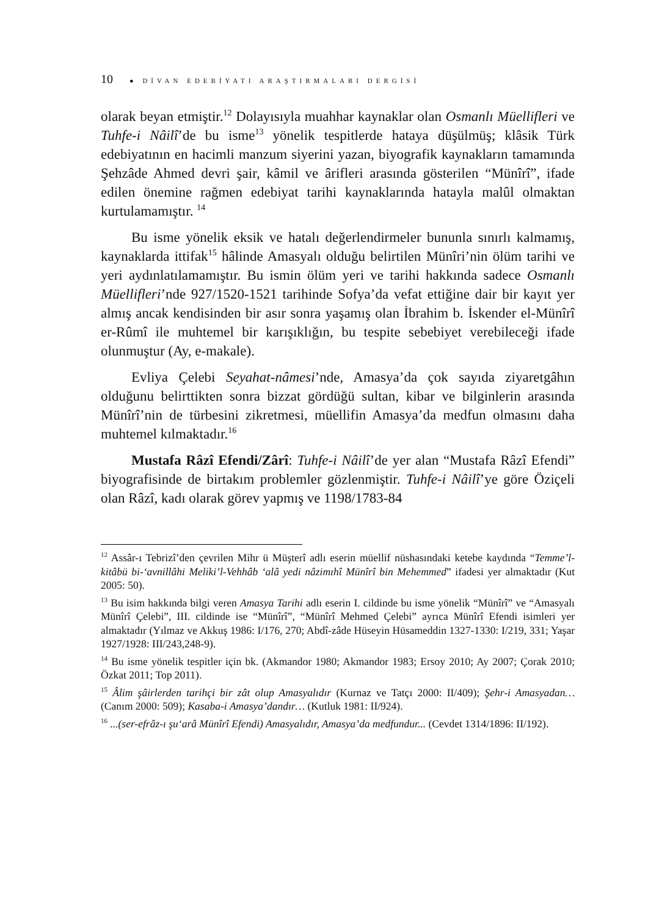10 ● DİVAN EDEBİYATI ARAŞTIRMALARI DERGİSİ
olarak beyan etmiştir.<sup>12</sup> Dolayısıyla muahhar kaynaklar olan Osmanlı Müellifleri ve Tuhfe-i Nâilî’de bu isme<sup>13</sup> yönelik tespitlerde hataya düşülmüş; klâsik Türk edebiyatının en hacimli manzum siyerini yazan, biyografik kaynakların tamamında Şehzâde Ahmed devri şair, kâmil ve ârifleri arasında gösterilen “Münîrî”, ifade edilen önemine rağmen edebiyat tarihi kaynaklarında hatayla malûl olmaktan kurtulamamıştır. <sup>14</sup>
Bu isme yönelik eksik ve hatalı değerlendirmeler bununla sınırlı kalmamış, kaynaklarda ittifak<sup>15</sup> hâlinde Amasyalı olduğu belirtilen Münîri’nin ölüm tarihi ve yeri aydınlatılamamıştır. Bu ismin ölüm yeri ve tarihi hakkında sadece Osmanlı Müellifleri’nde 927/1520-1521 tarihinde Sofya’da vefat ettiğine dair bir kayıt yer almış ancak kendisinden bir asır sonra yaşamış olan İbrahim b. İskender el-Münîrî er-Rûmî ile muhtemel bir karışıklığın, bu tespite sebebiyet verebileceği ifade olunmuştur (Ay, e-makale).
Evliya Çelebi Seyahat-nâmesi’nde, Amasya’da çok sayıda ziyaretgâhın olduğunu belirttikten sonra bizzat gördüğü sultan, kibar ve bilginlerin arasında Münîrî’nin de türbesini zikretmesi, müellifin Amasya’da medfun olmasını daha muhtemel kılmaktadır.<sup>16</sup>
Mustafa Râzî Efendi/Zârî: Tuhfe-i Nâilî’de yer alan “Mustafa Râzî Efendi” biyografisinde de birtakım problemler gözlenmiştir. Tuhfe-i Nâilî’ye göre Öziçeli olan Râzî, kadı olarak görev yapmış ve 1198/1783-84
<sup>12</sup> Assâr-ı Tebrizî’den çevrilen Mihr ü Müşterî adlı eserin müellif nüshasındaki ketebe kaydında “Temme’l-kitâbü bi-‘avnillâhi Meliki’l-Vehhâb ‘alâ yedi nâzimıhî Münîrî bin Mehemmed” ifadesi yer almaktadır (Kut 2005: 50).
<sup>13</sup> Bu isim hakkında bilgi veren Amasya Tarihi adlı eserin I. cildinde bu isme yönelik “Münîrî” ve “Amasyalı Münîrî Çelebi”, III. cildinde ise “Münîrî”, “Münîrî Mehmed Çelebi” ayrıca Münîrî Efendi isimleri yer almaktadır (Yılmaz ve Akkuş 1986: I/176, 270; Abdî-zâde Hüseyin Hüsameddin 1327-1330: I/219, 331; Yaşar 1927/1928: III/243,248-9).
<sup>14</sup> Bu isme yönelik tespitler için bk. (Akmandor 1980; Akmandor 1983; Ersoy 2010; Ay 2007; Çorak 2010; Özkat 2011; Top 2011).
<sup>15</sup> Âlim şâirlerden tarihçi bir zât olup Amasyalıdır (Kurnaz ve Tatçı 2000: II/409); Şehr-i Amasyadan… (Canım 2000: 509); Kasaba-i Amasya’dandır… (Kutluk 1981: II/924).
<sup>16</sup> ...(ser-efrâz-ı şu‘arâ Münîrî Efendi) Amasyalıdır, Amasya’da medfundur... (Cevdet 1314/1896: II/192).